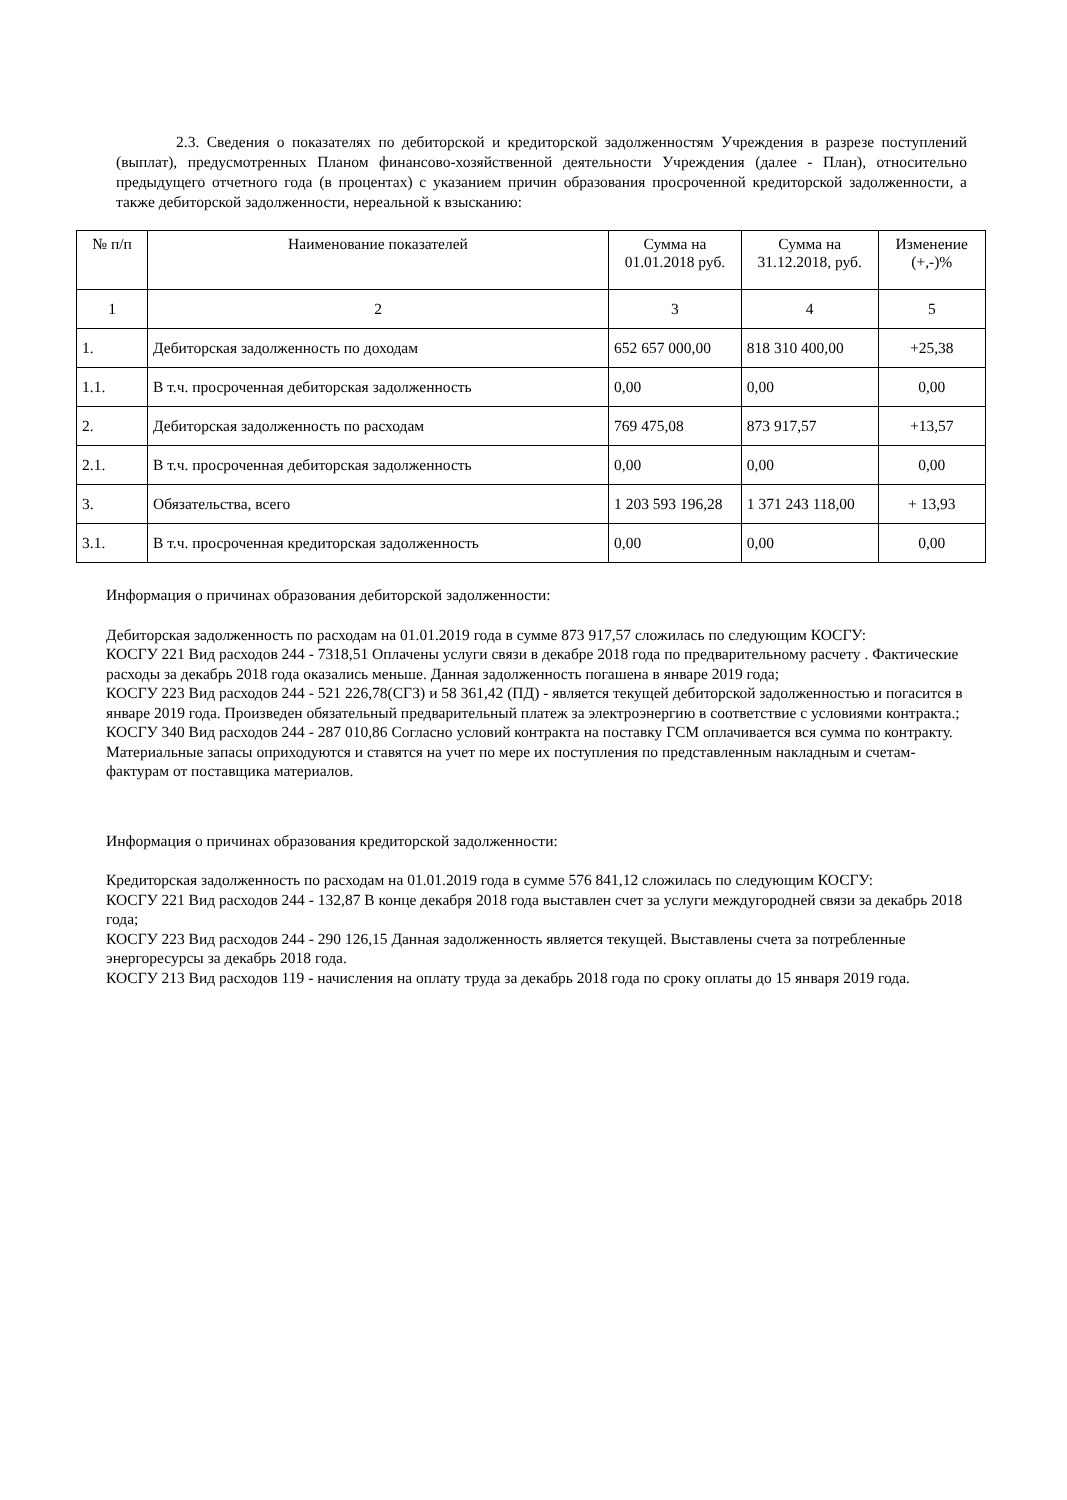2.3. Сведения о показателях по дебиторской и кредиторской задолженностям Учреждения в разрезе поступлений (выплат), предусмотренных Планом финансово-хозяйственной деятельности Учреждения (далее - План), относительно предыдущего отчетного года (в процентах) с указанием причин образования просроченной кредиторской задолженности, а также дебиторской задолженности, нереальной к взысканию:
| № п/п | Наименование показателей | Сумма на 01.01.2018 руб. | Сумма на 31.12.2018, руб. | Изменение (+,-)% |
| --- | --- | --- | --- | --- |
| 1 | 2 | 3 | 4 | 5 |
| 1. | Дебиторская задолженность по доходам | 652 657 000,00 | 818 310 400,00 | +25,38 |
| 1.1. | В т.ч. просроченная дебиторская задолженность | 0,00 | 0,00 | 0,00 |
| 2. | Дебиторская задолженность по расходам | 769 475,08 | 873 917,57 | +13,57 |
| 2.1. | В т.ч. просроченная дебиторская задолженность | 0,00 | 0,00 | 0,00 |
| 3. | Обязательства, всего | 1 203 593 196,28 | 1 371 243 118,00 | + 13,93 |
| 3.1. | В т.ч. просроченная кредиторская задолженность | 0,00 | 0,00 | 0,00 |
Информация о причинах образования дебиторской задолженности:
Дебиторская задолженность по расходам на 01.01.2019 года в сумме 873 917,57 сложилась по следующим КОСГУ:
КОСГУ 221 Вид расходов 244 - 7318,51 Оплачены услуги связи в декабре 2018 года по предварительному расчету . Фактические расходы за декабрь 2018 года оказались меньше. Данная задолженность погашена в январе 2019 года;
КОСГУ 223 Вид расходов 244 - 521 226,78(СГЗ) и 58 361,42 (ПД) - является текущей дебиторской задолженностью и погасится в январе 2019 года. Произведен обязательный предварительный платеж за электроэнергию в соответствие с условиями контракта.;
КОСГУ 340 Вид расходов 244 - 287 010,86 Согласно условий контракта на поставку ГСМ оплачивается вся сумма по контракту. Материальные запасы оприходуются и ставятся на учет по мере их поступления по представленным накладным и счетам-фактурам от поставщика материалов.
Информация о причинах образования кредиторской задолженности:
Кредиторская задолженность по расходам на 01.01.2019 года в сумме 576 841,12 сложилась по следующим КОСГУ:
КОСГУ 221 Вид расходов 244 - 132,87 В конце декабря 2018 года выставлен счет за услуги междугородней связи за декабрь 2018 года;
КОСГУ 223 Вид расходов 244 - 290 126,15 Данная задолженность является текущей. Выставлены счета за потребленные энергоресурсы за декабрь 2018 года.
КОСГУ 213 Вид расходов 119 - начисления на оплату труда за декабрь 2018 года по сроку оплаты до 15 января 2019 года.